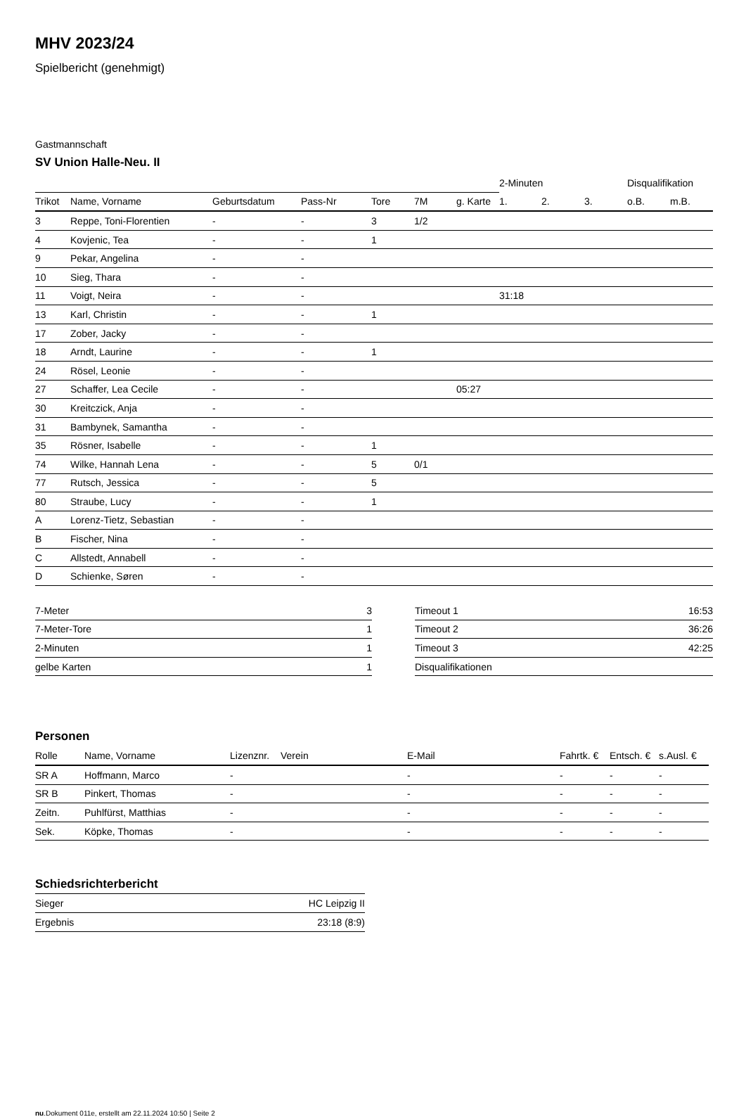MHV 2023/24
Spielbericht (genehmigt)
Gastmannschaft
SV Union Halle-Neu. II
| | | | | | | | 2-Minuten | | | Disqualifikation | |
| Trikot | Name, Vorname | Geburtsdatum | Pass-Nr | Tore | 7M | g. Karte | 1. | 2. | 3. | o.B. | m.B. |
| 3 | Reppe, Toni-Florentien | - | - | 3 | 1/2 | | | | | | |
| 4 | Kovjenic, Tea | - | - | 1 | | | | | | | |
| 9 | Pekar, Angelina | - | - | | | | | | | | |
| 10 | Sieg, Thara | - | - | | | | | | | | |
| 11 | Voigt, Neira | - | - | | | | 31:18 | | | | |
| 13 | Karl, Christin | - | - | 1 | | | | | | | |
| 17 | Zober, Jacky | - | - | | | | | | | | |
| 18 | Arndt, Laurine | - | - | 1 | | | | | | | |
| 24 | Rösel, Leonie | - | - | | | | | | | | |
| 27 | Schaffer, Lea Cecile | - | - | | | 05:27 | | | | | |
| 30 | Kreitczick, Anja | - | - | | | | | | | | |
| 31 | Bambynek, Samantha | - | - | | | | | | | | |
| 35 | Rösner, Isabelle | - | - | 1 | | | | | | | |
| 74 | Wilke, Hannah Lena | - | - | 5 | 0/1 | | | | | | |
| 77 | Rutsch, Jessica | - | - | 5 | | | | | | | |
| 80 | Straube, Lucy | - | - | 1 | | | | | | | |
| A | Lorenz-Tietz, Sebastian | - | - | | | | | | | | |
| B | Fischer, Nina | - | - | | | | | | | | |
| C | Allstedt, Annabell | - | - | | | | | | | | |
| D | Schienke, Søren | - | - | | | | | | | | |
| 7-Meter | 3 |
| 7-Meter-Tore | 1 |
| 2-Minuten | 1 |
| gelbe Karten | 1 |
| Timeout 1 | 16:53 |
| Timeout 2 | 36:26 |
| Timeout 3 | 42:25 |
| Disqualifikationen | |
Personen
| Rolle | Name, Vorname | Lizenznr. | Verein | E-Mail | Fahrtk. € | Entsch. € | s.Ausl. € |
| --- | --- | --- | --- | --- | --- | --- | --- |
| SR A | Hoffmann, Marco | - | | - | - | - | - |
| SR B | Pinkert, Thomas | - | | - | - | - | - |
| Zeitn. | Puhlfürst, Matthias | - | | - | - | - | - |
| Sek. | Köpke, Thomas | - | | - | - | - | - |
Schiedsrichterbericht
| Sieger | HC Leipzig II |
| Ergebnis | 23:18 (8:9) |
nu.Dokument 011e, erstellt am 22.11.2024 10:50 | Seite 2